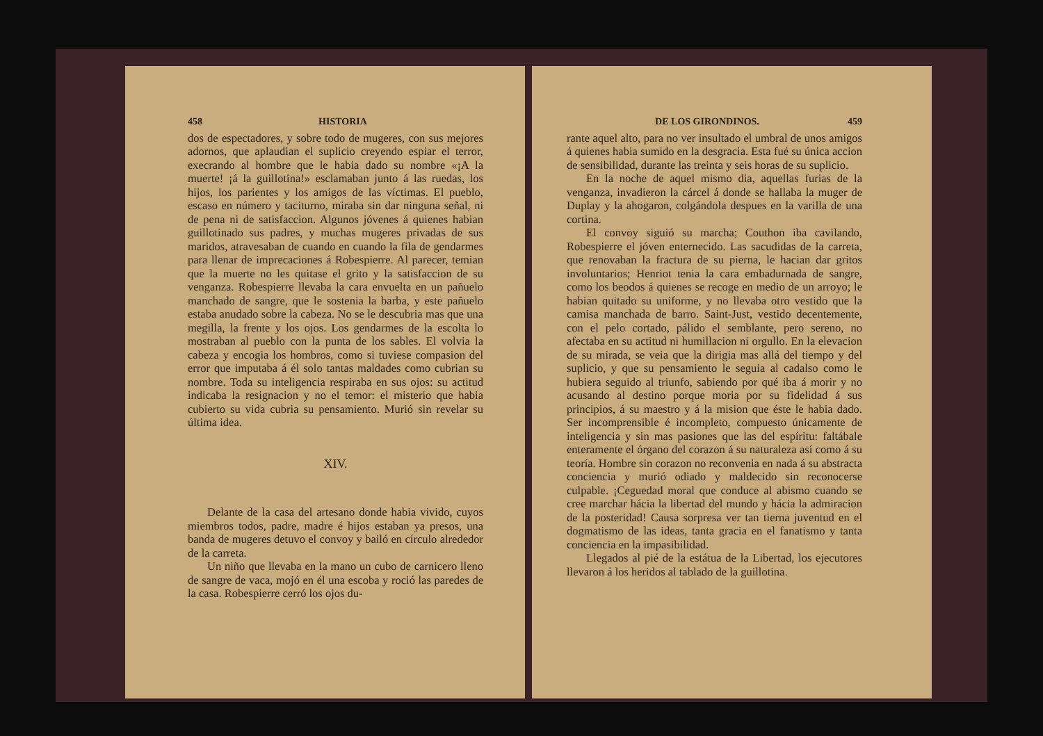458 HISTORIA
dos de espectadores, y sobre todo de mugeres, con sus mejores adornos, que aplaudian el suplicio creyendo espiar el terror, execrando al hombre que le habia dado su nombre «¡A la muerte! ¡á la guillotina!» esclamaban junto á las ruedas, los hijos, los parientes y los amigos de las víctimas. El pueblo, escaso en número y taciturno, miraba sin dar ninguna señal, ni de pena ni de satisfaccion. Algunos jóvenes á quienes habian guillotinado sus padres, y muchas mugeres privadas de sus maridos, atravesaban de cuando en cuando la fila de gendarmes para llenar de imprecaciones á Robespierre. Al parecer, temian que la muerte no les quitase el grito y la satisfaccion de su venganza. Robespierre llevaba la cara envuelta en un pañuelo manchado de sangre, que le sostenia la barba, y este pañuelo estaba anudado sobre la cabeza. No se le descubria mas que una megilla, la frente y los ojos. Los gendarmes de la escolta lo mostraban al pueblo con la punta de los sables. El volvia la cabeza y encogia los hombros, como si tuviese compasion del error que imputaba á él solo tantas maldades como cubrian su nombre. Toda su inteligencia respiraba en sus ojos: su actitud indicaba la resignacion y no el temor: el misterio que habia cubierto su vida cubria su pensamiento. Murió sin revelar su última idea.
XIV.
Delante de la casa del artesano donde habia vivido, cuyos miembros todos, padre, madre é hijos estaban ya presos, una banda de mugeres detuvo el convoy y bailó en círculo alrededor de la carreta.
Un niño que llevaba en la mano un cubo de carnicero lleno de sangre de vaca, mojó en él una escoba y roció las paredes de la casa. Robespierre cerró los ojos du-
DE LOS GIRONDINOS. 459
rante aquel alto, para no ver insultado el umbral de unos amigos á quienes habia sumido en la desgracia. Esta fué su única accion de sensibilidad, durante las treinta y seis horas de su suplicio.
En la noche de aquel mismo dia, aquellas furias de la venganza, invadieron la cárcel á donde se hallaba la muger de Duplay y la ahogaron, colgándola despues en la varilla de una cortina.
El convoy siguió su marcha; Couthon iba cavilando, Robespierre el jóven enternecido. Las sacudidas de la carreta, que renovaban la fractura de su pierna, le hacian dar gritos involuntarios; Henriot tenia la cara embadurnada de sangre, como los beodos á quienes se recoge en medio de un arroyo; le habian quitado su uniforme, y no llevaba otro vestido que la camisa manchada de barro. Saint-Just, vestido decentemente, con el pelo cortado, pálido el semblante, pero sereno, no afectaba en su actitud ni humillacion ni orgullo. En la elevacion de su mirada, se veia que la dirigia mas allá del tiempo y del suplicio, y que su pensamiento le seguia al cadalso como le hubiera seguido al triunfo, sabiendo por qué iba á morir y no acusando al destino porque moria por su fidelidad á sus principios, á su maestro y á la mision que éste le habia dado. Ser incomprensible é incompleto, compuesto únicamente de inteligencia y sin mas pasiones que las del espíritu: faltábale enteramente el órgano del corazon á su naturaleza así como á su teoría. Hombre sin corazon no reconvenia en nada á su abstracta conciencia y murió odiado y maldecido sin reconocerse culpable. ¡Ceguedad moral que conduce al abismo cuando se cree marchar hácia la libertad del mundo y hácia la admiracion de la posteridad! Causa sorpresa ver tan tierna juventud en el dogmatismo de las ideas, tanta gracia en el fanatismo y tanta conciencia en la impasibilidad.
Llegados al pié de la estátua de la Libertad, los ejecutores llevaron á los heridos al tablado de la guillotina.